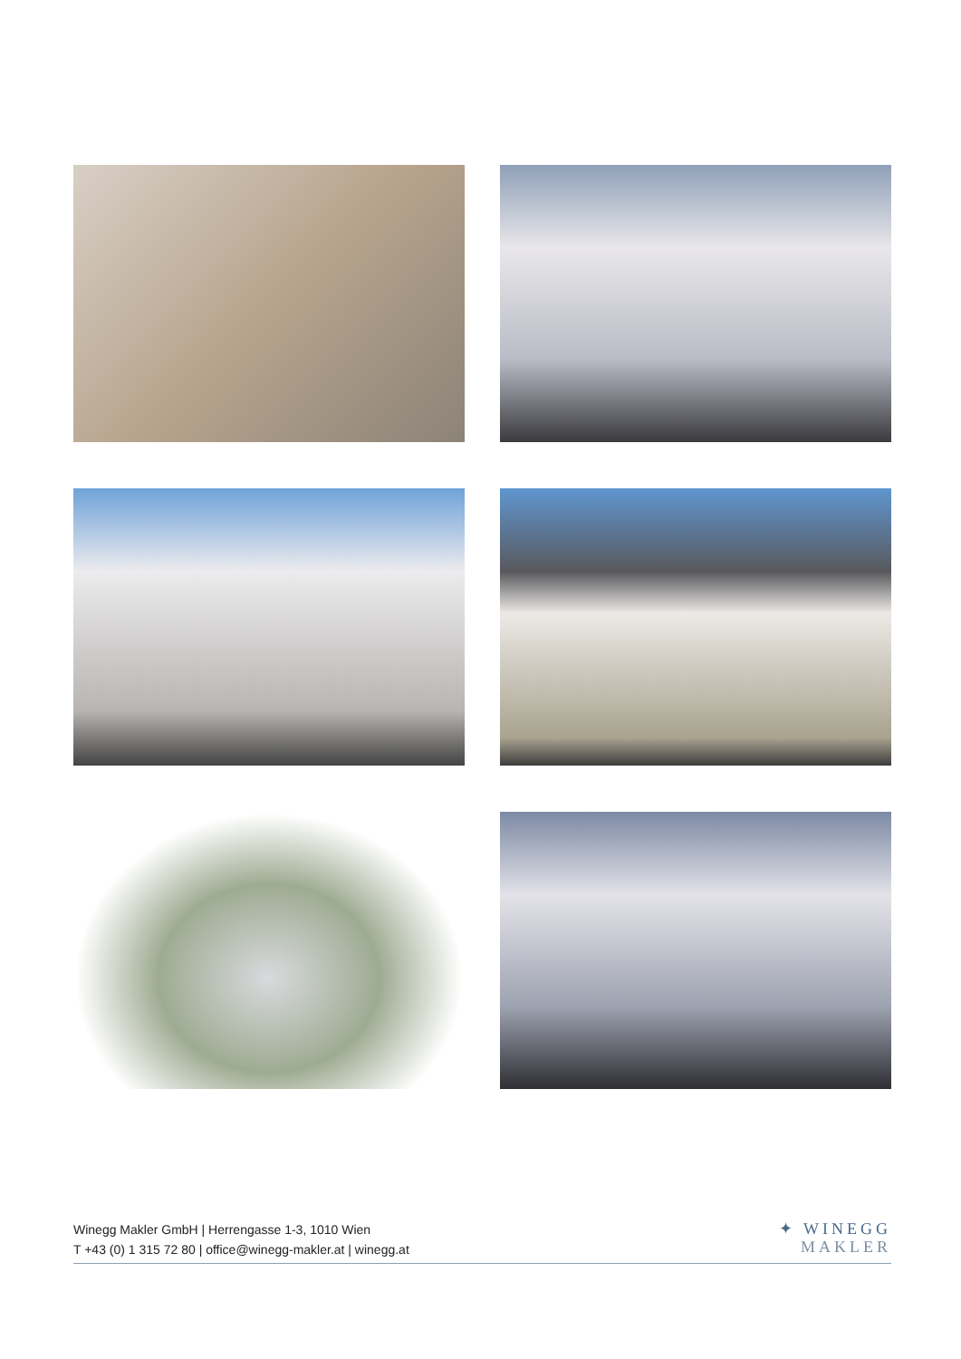Winegg Makler GmbH | Herrengasse 1-3, 1010 Wien
T +43 (0) 1 315 72 80 | office@winegg-makler.at | winegg.at
✦ WINEGG
MAKLER